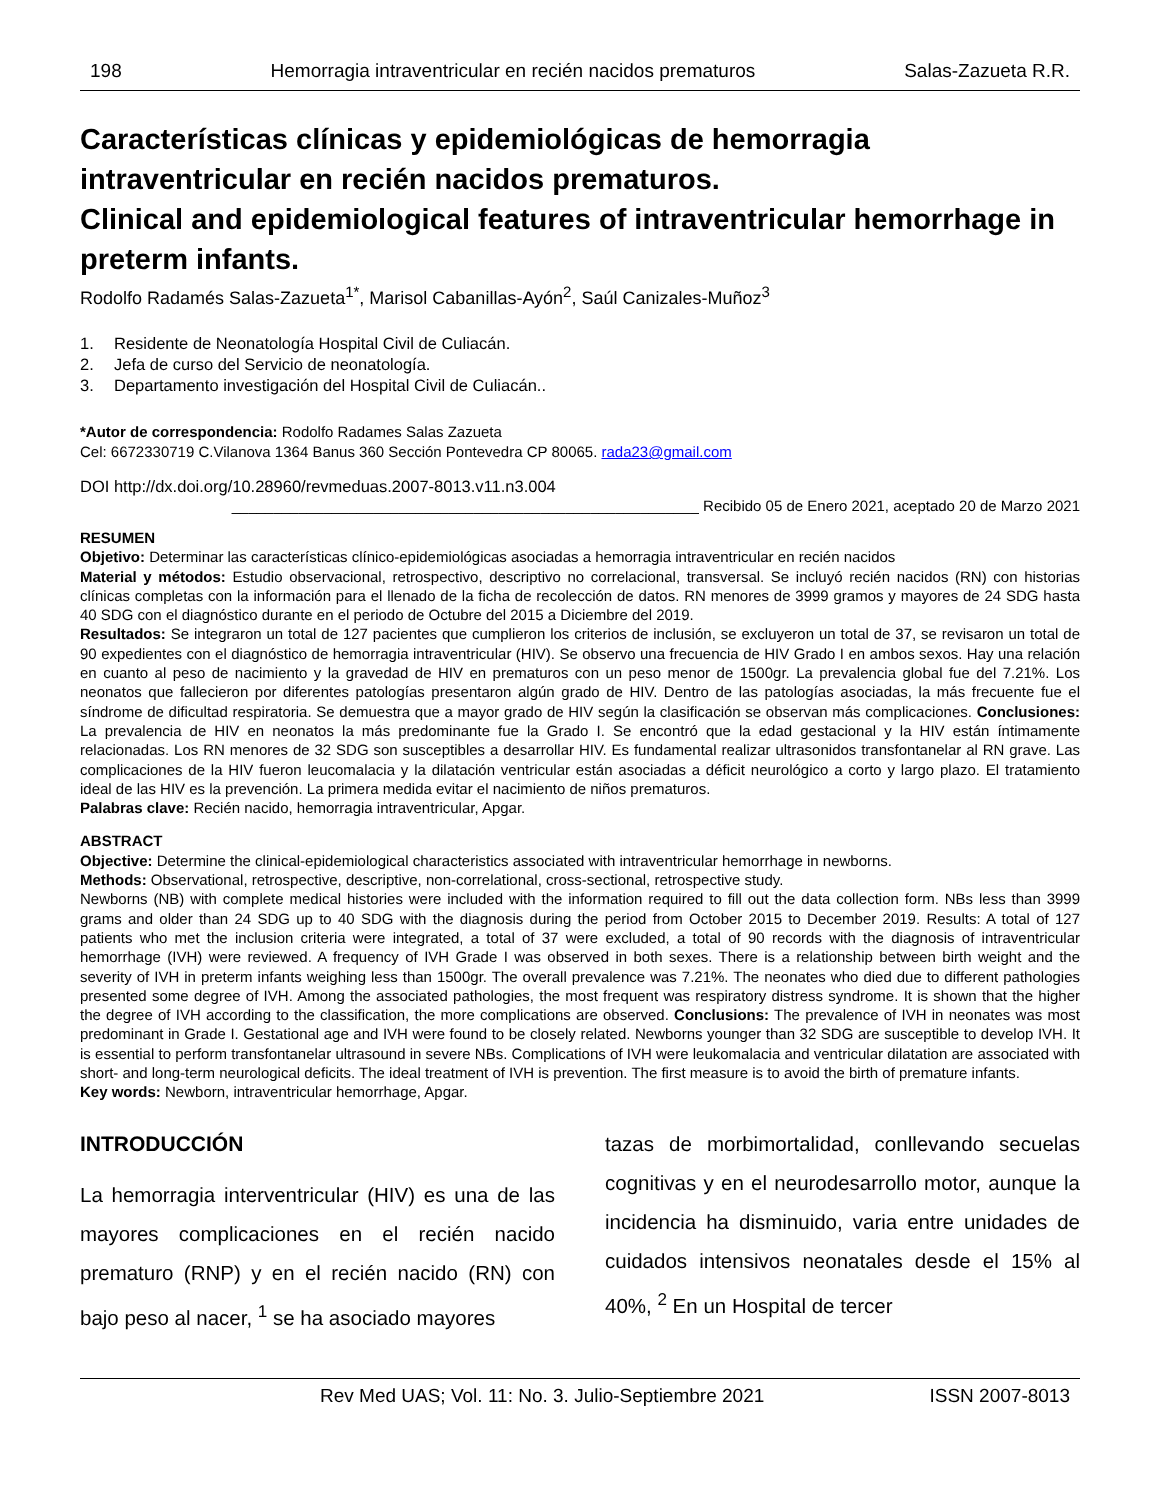198 Hemorragia intraventricular en recién nacidos prematuros Salas-Zazueta R.R.
Características clínicas y epidemiológicas de hemorragia intraventricular en recién nacidos prematuros.
Clinical and epidemiological features of intraventricular hemorrhage in preterm infants.
Rodolfo Radamés Salas-Zazueta<sup>1*</sup>, Marisol Cabanillas-Ayón<sup>2</sup>, Saúl Canizales-Muñoz<sup>3</sup>
1. Residente de Neonatología Hospital Civil de Culiacán.
2. Jefa de curso del Servicio de neonatología.
3. Departamento investigación del Hospital Civil de Culiacán..
*Autor de correspondencia: Rodolfo Radames Salas Zazueta
Cel: 6672330719 C.Vilanova 1364 Banus 360 Sección Pontevedra CP 80065. rada23@gmail.com
DOI http://dx.doi.org/10.28960/revmeduas.2007-8013.v11.n3.004
________________________________________________________ Recibido 05 de Enero 2021, aceptado 20 de Marzo 2021
RESUMEN
Objetivo: Determinar las características clínico-epidemiológicas asociadas a hemorragia intraventricular en recién nacidos
Material y métodos: Estudio observacional, retrospectivo, descriptivo no correlacional, transversal. Se incluyó recién nacidos (RN) con historias clínicas completas con la información para el llenado de la ficha de recolección de datos. RN menores de 3999 gramos y mayores de 24 SDG hasta 40 SDG con el diagnóstico durante en el periodo de Octubre del 2015 a Diciembre del 2019.
Resultados: Se integraron un total de 127 pacientes que cumplieron los criterios de inclusión, se excluyeron un total de 37, se revisaron un total de 90 expedientes con el diagnóstico de hemorragia intraventricular (HIV). Se observo una frecuencia de HIV Grado I en ambos sexos. Hay una relación en cuanto al peso de nacimiento y la gravedad de HIV en prematuros con un peso menor de 1500gr. La prevalencia global fue del 7.21%. Los neonatos que fallecieron por diferentes patologías presentaron algún grado de HIV. Dentro de las patologías asociadas, la más frecuente fue el síndrome de dificultad respiratoria. Se demuestra que a mayor grado de HIV según la clasificación se observan más complicaciones. Conclusiones: La prevalencia de HIV en neonatos la más predominante fue la Grado I. Se encontró que la edad gestacional y la HIV están íntimamente relacionadas. Los RN menores de 32 SDG son susceptibles a desarrollar HIV. Es fundamental realizar ultrasonidos transfontanelar al RN grave. Las complicaciones de la HIV fueron leucomalacia y la dilatación ventricular están asociadas a déficit neurológico a corto y largo plazo. El tratamiento ideal de las HIV es la prevención. La primera medida evitar el nacimiento de niños prematuros.
Palabras clave: Recién nacido, hemorragia intraventricular, Apgar.
ABSTRACT
Objective: Determine the clinical-epidemiological characteristics associated with intraventricular hemorrhage in newborns.
Methods: Observational, retrospective, descriptive, non-correlational, cross-sectional, retrospective study.
Newborns (NB) with complete medical histories were included with the information required to fill out the data collection form. NBs less than 3999 grams and older than 24 SDG up to 40 SDG with the diagnosis during the period from October 2015 to December 2019. Results: A total of 127 patients who met the inclusion criteria were integrated, a total of 37 were excluded, a total of 90 records with the diagnosis of intraventricular hemorrhage (IVH) were reviewed. A frequency of IVH Grade I was observed in both sexes. There is a relationship between birth weight and the severity of IVH in preterm infants weighing less than 1500gr. The overall prevalence was 7.21%. The neonates who died due to different pathologies presented some degree of IVH. Among the associated pathologies, the most frequent was respiratory distress syndrome. It is shown that the higher the degree of IVH according to the classification, the more complications are observed. Conclusions: The prevalence of IVH in neonates was most predominant in Grade I. Gestational age and IVH were found to be closely related. Newborns younger than 32 SDG are susceptible to develop IVH. It is essential to perform transfontanelar ultrasound in severe NBs. Complications of IVH were leukomalacia and ventricular dilatation are associated with short- and long-term neurological deficits. The ideal treatment of IVH is prevention. The first measure is to avoid the birth of premature infants.
Key words: Newborn, intraventricular hemorrhage, Apgar.
INTRODUCCIÓN
La hemorragia interventricular (HIV) es una de las mayores complicaciones en el recién nacido prematuro (RNP) y en el recién nacido (RN) con bajo peso al nacer, <sup>1</sup> se ha asociado mayores
tazas de morbimortalidad, conllevando secuelas cognitivas y en el neurodesarrollo motor, aunque la incidencia ha disminuido, varia entre unidades de cuidados intensivos neonatales desde el 15% al 40%, <sup>2</sup> En un Hospital de tercer
Rev Med UAS; Vol. 11: No. 3. Julio-Septiembre 2021 ISSN 2007-8013